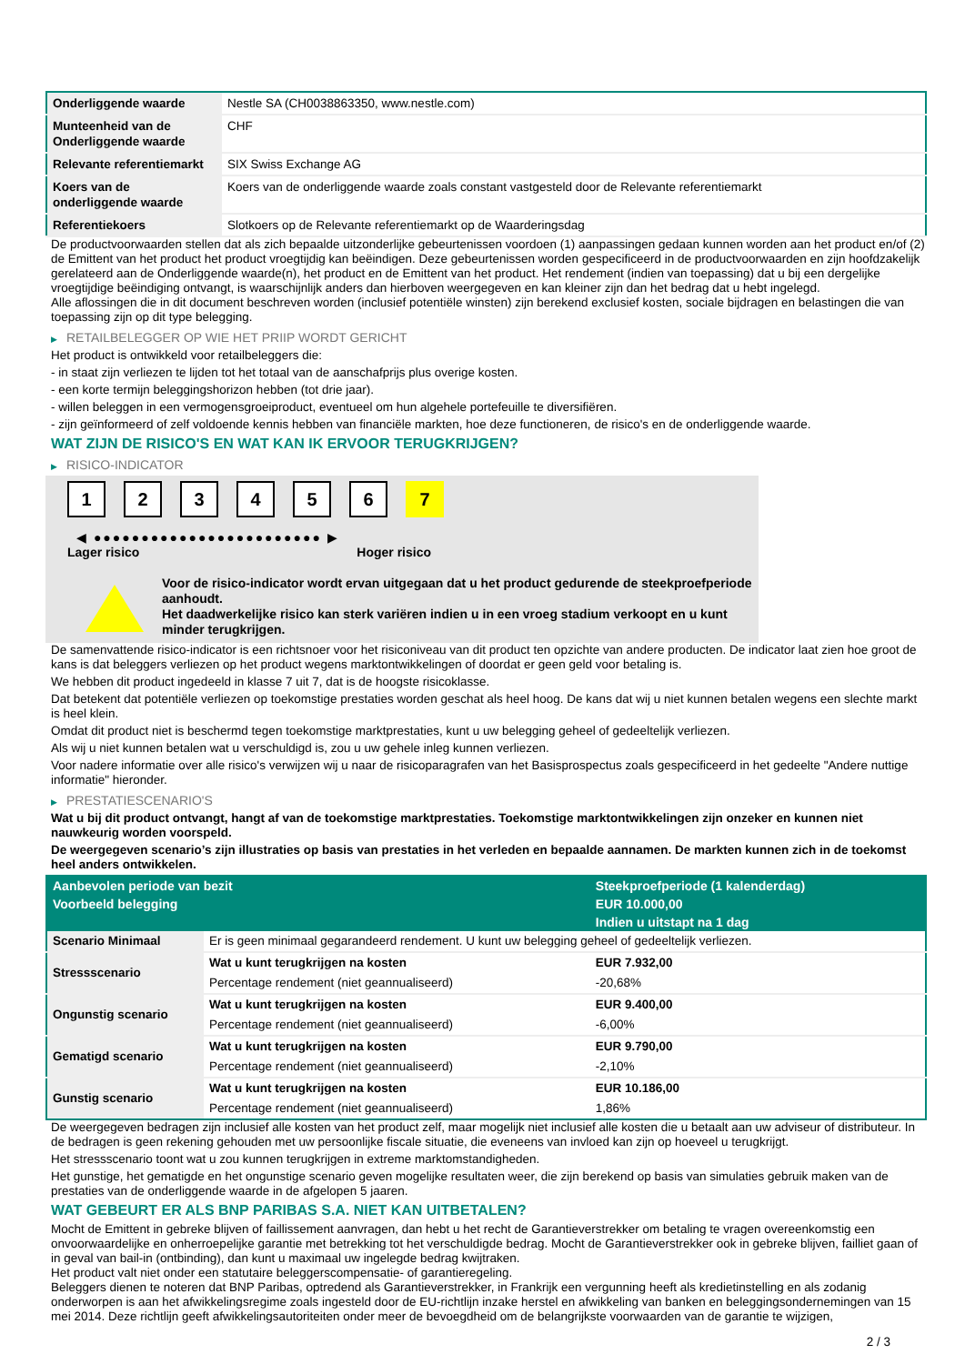| Onderliggende waarde | Nestle SA (CH0038863350, www.nestle.com) |
| Munteenheid van de Onderliggende waarde | CHF |
| Relevante referentiemarkt | SIX Swiss Exchange AG |
| Koers van de onderliggende waarde | Koers van de onderliggende waarde zoals constant vastgesteld door de Relevante referentiemarkt |
| Referentiekoers | Slotkoers op de Relevante referentiemarkt op de Waarderingsdag |
De productvoorwaarden stellen dat als zich bepaalde uitzonderlijke gebeurtenissen voordoen (1) aanpassingen gedaan kunnen worden aan het product en/of (2) de Emittent van het product het product vroegtijdig kan beëindigen. Deze gebeurtenissen worden gespecificeerd in de productvoorwaarden en zijn hoofdzakelijk gerelateerd aan de Onderliggende waarde(n), het product en de Emittent van het product. Het rendement (indien van toepassing) dat u bij een dergelijke vroegtijdige beëindiging ontvangt, is waarschijnlijk anders dan hierboven weergegeven en kan kleiner zijn dan het bedrag dat u hebt ingelegd.
Alle aflossingen die in dit document beschreven worden (inclusief potentiële winsten) zijn berekend exclusief kosten, sociale bijdragen en belastingen die van toepassing zijn op dit type belegging.
▶ RETAILBELEGGER OP WIE HET PRIIP WORDT GERICHT
Het product is ontwikkeld voor retailbeleggers die:
- in staat zijn verliezen te lijden tot het totaal van de aanschafprijs plus overige kosten.
- een korte termijn beleggingshorizon hebben (tot drie jaar).
- willen beleggen in een vermogensgroeiproduct, eventueel om hun algehele portefeuille te diversifiëren.
- zijn geïnformeerd of zelf voldoende kennis hebben van financiële markten, hoe deze functioneren, de risico's en de onderliggende waarde.
WAT ZIJN DE RISICO'S EN WAT KAN IK ERVOOR TERUGKRIJGEN?
▶ RISICO-INDICATOR
1 2 3 4 5 6 7
◀ ●●●●●●●●●●●●●●●●●●●●●●●● ▶
Lager risico Hoger risico
Voor de risico-indicator wordt ervan uitgegaan dat u het product gedurende de steekproefperiode aanhoudt.
Het daadwerkelijke risico kan sterk variëren indien u in een vroeg stadium verkoopt en u kunt minder terugkrijgen.
De samenvattende risico-indicator is een richtsnoer voor het risiconiveau van dit product ten opzichte van andere producten. De indicator laat zien hoe groot de kans is dat beleggers verliezen op het product wegens marktontwikkelingen of doordat er geen geld voor betaling is.
We hebben dit product ingedeeld in klasse 7 uit 7, dat is de hoogste risicoklasse.
Dat betekent dat potentiële verliezen op toekomstige prestaties worden geschat als heel hoog. De kans dat wij u niet kunnen betalen wegens een slechte markt is heel klein.
Omdat dit product niet is beschermd tegen toekomstige marktprestaties, kunt u uw belegging geheel of gedeeltelijk verliezen.
Als wij u niet kunnen betalen wat u verschuldigd is, zou u uw gehele inleg kunnen verliezen.
Voor nadere informatie over alle risico's verwijzen wij u naar de risicoparagrafen van het Basisprospectus zoals gespecificeerd in het gedeelte "Andere nuttige informatie" hieronder.
▶ PRESTATIESCENARIO'S
Wat u bij dit product ontvangt, hangt af van de toekomstige marktprestaties. Toekomstige marktontwikkelingen zijn onzeker en kunnen niet nauwkeurig worden voorspeld.
De weergegeven scenario’s zijn illustraties op basis van prestaties in het verleden en bepaalde aannamen. De markten kunnen zich in de toekomst heel anders ontwikkelen.
| Aanbevolen periode van bezit | | Steekproefperiode (1 kalenderdag) |
| --- | --- | --- |
| Voorbeeld belegging | | EUR 10.000,00 |
| | | Indien u uitstapt na 1 dag |
| Scenario Minimaal | Er is geen minimaal gegarandeerd rendement. U kunt uw belegging geheel of gedeeltelijk verliezen. | |
| Stressscenario | Wat u kunt terugkrijgen na kosten | EUR 7.932,00 |
| | Percentage rendement (niet geannualiseerd) | -20,68% |
| Ongunstig scenario | Wat u kunt terugkrijgen na kosten | EUR 9.400,00 |
| | Percentage rendement (niet geannualiseerd) | -6,00% |
| Gematigd scenario | Wat u kunt terugkrijgen na kosten | EUR 9.790,00 |
| | Percentage rendement (niet geannualiseerd) | -2,10% |
| Gunstig scenario | Wat u kunt terugkrijgen na kosten | EUR 10.186,00 |
| | Percentage rendement (niet geannualiseerd) | 1,86% |
De weergegeven bedragen zijn inclusief alle kosten van het product zelf, maar mogelijk niet inclusief alle kosten die u betaalt aan uw adviseur of distributeur. In de bedragen is geen rekening gehouden met uw persoonlijke fiscale situatie, die eveneens van invloed kan zijn op hoeveel u terugkrijgt.
Het stressscenario toont wat u zou kunnen terugkrijgen in extreme marktomstandigheden.
Het gunstige, het gematigde en het ongunstige scenario geven mogelijke resultaten weer, die zijn berekend op basis van simulaties gebruik maken van de prestaties van de onderliggende waarde in de afgelopen 5 jaaren.
WAT GEBEURT ER ALS BNP PARIBAS S.A. NIET KAN UITBETALEN?
Mocht de Emittent in gebreke blijven of faillissement aanvragen, dan hebt u het recht de Garantieverstrekker om betaling te vragen overeenkomstig een onvoorwaardelijke en onherroepelijke garantie met betrekking tot het verschuldigde bedrag. Mocht de Garantieverstrekker ook in gebreke blijven, failliet gaan of in geval van bail-in (ontbinding), dan kunt u maximaal uw ingelegde bedrag kwijtraken.
Het product valt niet onder een statutaire beleggerscompensatie- of garantieregeling.
Beleggers dienen te noteren dat BNP Paribas, optredend als Garantieverstrekker, in Frankrijk een vergunning heeft als kredietinstelling en als zodanig onderworpen is aan het afwikkelingsregime zoals ingesteld door de EU-richtlijn inzake herstel en afwikkeling van banken en beleggingsondernemingen van 15 mei 2014. Deze richtlijn geeft afwikkelingsautoriteiten onder meer de bevoegdheid om de belangrijkste voorwaarden van de garantie te wijzigen,
2 / 3